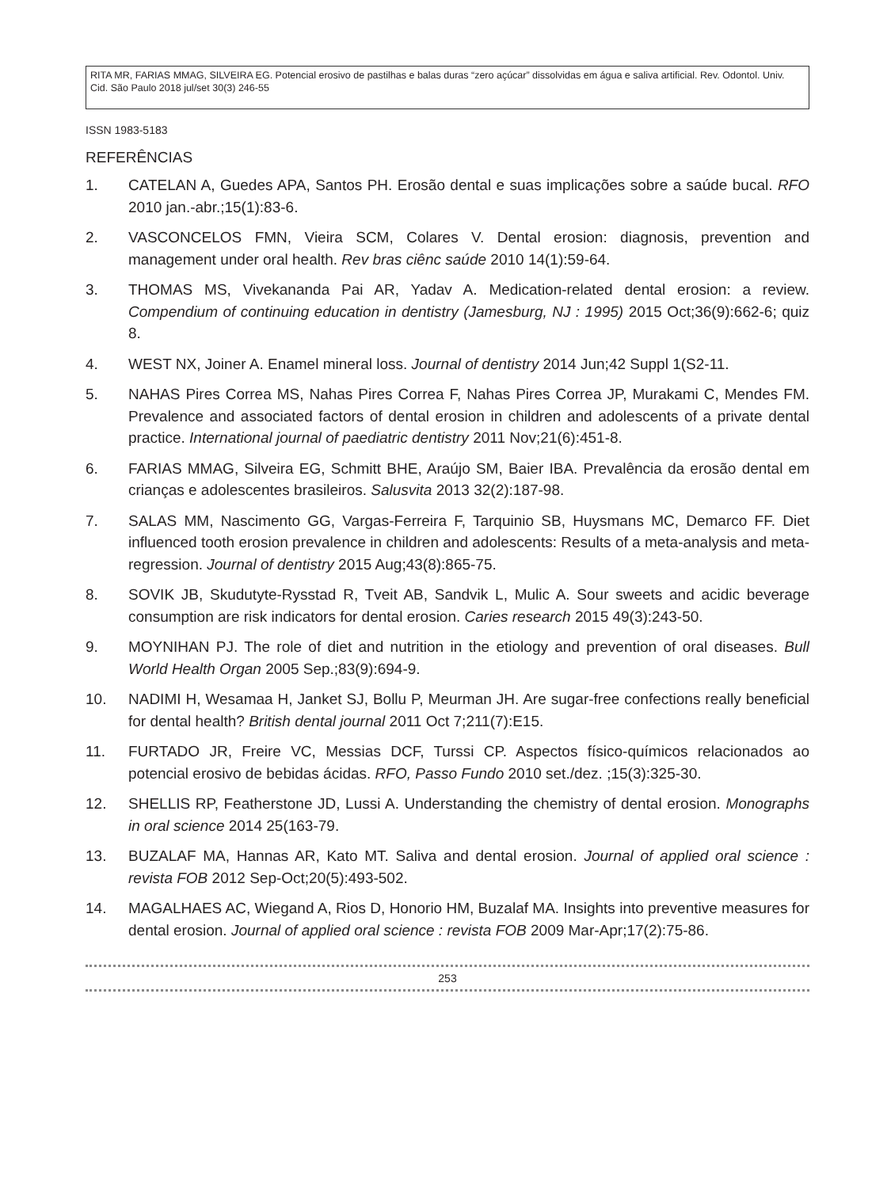RITA MR, FARIAS MMAG, SILVEIRA EG. Potencial erosivo de pastilhas e balas duras “zero açúcar” dissolvidas em água e saliva artificial. Rev. Odontol. Univ. Cid. São Paulo 2018 jul/set 30(3) 246-55
ISSN 1983-5183
REFERÊNCIAS
1. CATELAN A, Guedes APA, Santos PH. Erosão dental e suas implicações sobre a saúde bucal. RFO 2010 jan.-abr.;15(1):83-6.
2. VASCONCELOS FMN, Vieira SCM, Colares V. Dental erosion: diagnosis, prevention and management under oral health. Rev bras ciênc saúde 2010 14(1):59-64.
3. THOMAS MS, Vivekananda Pai AR, Yadav A. Medication-related dental erosion: a review. Compendium of continuing education in dentistry (Jamesburg, NJ : 1995) 2015 Oct;36(9):662-6; quiz 8.
4. WEST NX, Joiner A. Enamel mineral loss. Journal of dentistry 2014 Jun;42 Suppl 1(S2-11.
5. NAHAS Pires Correa MS, Nahas Pires Correa F, Nahas Pires Correa JP, Murakami C, Mendes FM. Prevalence and associated factors of dental erosion in children and adolescents of a private dental practice. International journal of paediatric dentistry 2011 Nov;21(6):451-8.
6. FARIAS MMAG, Silveira EG, Schmitt BHE, Araújo SM, Baier IBA. Prevalência da erosão dental em crianças e adolescentes brasileiros. Salusvita 2013 32(2):187-98.
7. SALAS MM, Nascimento GG, Vargas-Ferreira F, Tarquinio SB, Huysmans MC, Demarco FF. Diet influenced tooth erosion prevalence in children and adolescents: Results of a meta-analysis and meta-regression. Journal of dentistry 2015 Aug;43(8):865-75.
8. SOVIK JB, Skudutyte-Rysstad R, Tveit AB, Sandvik L, Mulic A. Sour sweets and acidic beverage consumption are risk indicators for dental erosion. Caries research 2015 49(3):243-50.
9. MOYNIHAN PJ. The role of diet and nutrition in the etiology and prevention of oral diseases. Bull World Health Organ 2005 Sep.;83(9):694-9.
10. NADIMI H, Wesamaa H, Janket SJ, Bollu P, Meurman JH. Are sugar-free confections really beneficial for dental health? British dental journal 2011 Oct 7;211(7):E15.
11. FURTADO JR, Freire VC, Messias DCF, Turssi CP. Aspectos físico-químicos relacionados ao potencial erosivo de bebidas ácidas. RFO, Passo Fundo 2010 set./dez. ;15(3):325-30.
12. SHELLIS RP, Featherstone JD, Lussi A. Understanding the chemistry of dental erosion. Monographs in oral science 2014 25(163-79.
13. BUZALAF MA, Hannas AR, Kato MT. Saliva and dental erosion. Journal of applied oral science : revista FOB 2012 Sep-Oct;20(5):493-502.
14. MAGALHAES AC, Wiegand A, Rios D, Honorio HM, Buzalaf MA. Insights into preventive measures for dental erosion. Journal of applied oral science : revista FOB 2009 Mar-Apr;17(2):75-86.
253